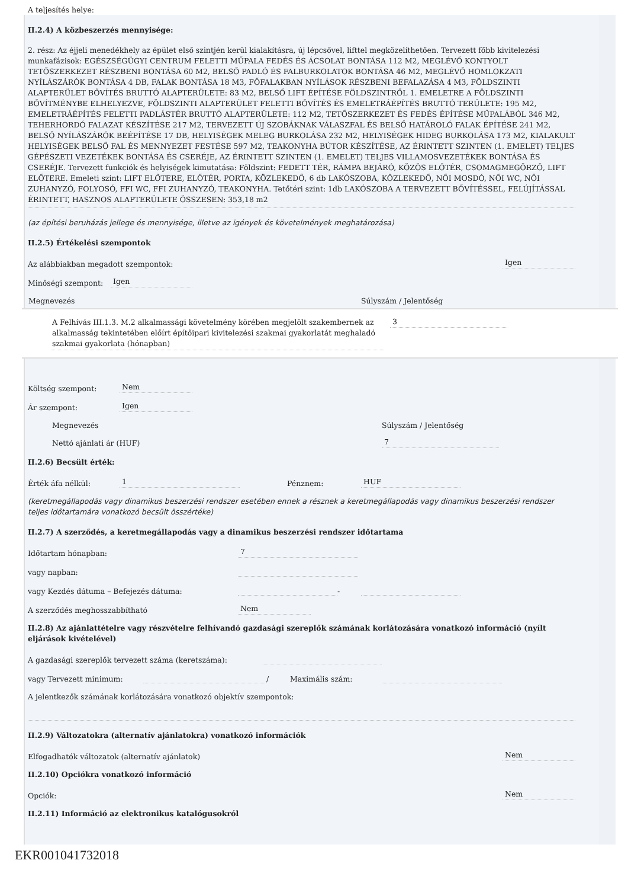A teljesítés helye:
II.2.4) A közbeszerzés mennyisége:
2. rész: Az éjjeli menedékhely az épület első szintjén kerül kialakításra, új lépcsővel, lifttel megközelíthetően. Tervezett főbb kivitelezési munkafázisok: EGÉSZSÉGÜGYI CENTRUM FELETTI MŰPALA FEDÉS ÉS ÁCSOLAT BONTÁSA 112 M2, MEGLÉVŐ KONTYOLT TETŐSZERKEZET RÉSZBENI BONTÁSA 60 M2, BELSŐ PADLÓ ÉS FALBURKOLATOK BONTÁSA 46 M2, MEGLÉVŐ HOMLOKZATI NYÍLÁSZÁRÓK BONTÁSA 4 DB, FALAK BONTÁSA 18 M3, FŐFALAKBAN NYÍLÁSOK RÉSZBENI BEFALAZÁSA 4 M3, FÖLDSZINTI ALAPTERÜLET BŐVÍTÉS BRUTTÓ ALAPTERÜLETE: 83 M2, BELSŐ LIFT ÉPÍTÉSE FÖLDSZINTRŐL 1. EMELETRE A FÖLDSZINTI BŐVÍTMÉNYBE ELHELYEZVE, FÖLDSZINTI ALAPTERÜLET FELETTI BŐVÍTÉS ÉS EMELETRÁÉPÍTÉS BRUTTÓ TERÜLETE: 195 M2, EMELETRÁÉPÍTÉS FELETTI PADLÁSTÉR BRUTTÓ ALAPTERÜLETE: 112 M2, TETŐSZERKEZET ÉS FEDÉS ÉPÍTÉSE MŰPALÁBÓL 346 M2, TEHERHORDÓ FALAZAT KÉSZÍTÉSE 217 M2, TERVEZETT ÚJ SZOBÁKNAK VÁLASZFAL ÉS BELSŐ HATÁROLÓ FALAK ÉPÍTÉSE 241 M2, BELSŐ NYÍLÁSZÁRÓK BEÉPÍTÉSE 17 DB, HELYISÉGEK MELEG BURKOLÁSA 232 M2, HELYISÉGEK HIDEG BURKOLÁSA 173 M2, KIALAKULT HELYISÉGEK BELSŐ FAL ÉS MENNYEZET FESTÉSE 597 M2, TEAKONYHA BÚTOR KÉSZÍTÉSE, AZ ÉRINTETT SZINTEN (1. EMELET) TELJES GÉPÉSZETI VEZETÉKEK BONTÁSA ÉS CSERÉJE, AZ ÉRINTETT SZINTEN (1. EMELET) TELJES VILLAMOSVEZETÉKEK BONTÁSA ÉS CSERÉJE. Tervezett funkciók és helyiségek kimutatása: Földszint: FEDETT TÉR, RÁMPA BEJÁRÓ, KÖZÖS ELŐTÉR, CSOMAGMEGÖRZŐ, LIFT ELŐTERE. Emeleti szint: LIFT ELŐTERE, ELŐTÉR, PORTA, KÖZLEKEDŐ, 6 db LAKÓSZOBA, KÖZLEKEDŐ, NŐI MOSDÓ, NŐI WC, NŐI ZUHANYZÓ, FOLYOSÓ, FFI WC, FFI ZUHANYZÓ, TEAKONYHA. Tetőtéri szint: 1db LAKÓSZOBA A TERVEZETT BŐVÍTÉSSEL, FELÚJÍTÁSSAL ÉRINTETT, HASZNOS ALAPTERÜLETE ÖSSZESEN: 353,18 m2
(az építési beruházás jellege és mennyisége, illetve az igények és követelmények meghatározása)
II.2.5) Értékelési szempontok
Az alábbiakban megadott szempontok: Igen
Minőségi szempont: Igen
| Megnevezés | Súlyszám / Jelentőség |
| --- | --- |
| A Felhívás III.1.3. M.2 alkalmassági követelmény körében megjelölt szakembernek az alkalmasság tekintetében előírt építőipari kivitelezési szakmai gyakorlatát meghaladó szakmai gyakorlata (hónapban) | 3 |
Költség szempont: Nem
Ár szempont: Igen
| Megnevezés | Súlyszám / Jelentőség |
| --- | --- |
| Nettó ajánlati ár (HUF) | 7 |
II.2.6) Becsült érték:
Érték áfa nélkül: 1 Pénznem: HUF
(keretmegállapodás vagy dinamikus beszerzési rendszer esetében ennek a résznek a keretmegállapodás vagy dinamikus beszerzési rendszer teljes időtartamára vonatkozó becsült összértéke)
II.2.7) A szerződés, a keretmegállapodás vagy a dinamikus beszerzési rendszer időtartama
Időtartam hónapban: 7
vagy napban:
vagy Kezdés dátuma – Befejezés dátuma: -
A szerződés meghosszabbítható Nem
II.2.8) Az ajánlattételre vagy részvételre felhívandó gazdasági szereplők számának korlátozására vonatkozó információ (nyílt eljárások kivételével)
A gazdasági szereplők tervezett száma (keretszáma):
vagy Tervezett minimum: / Maximális szám:
A jelentkezők számának korlátozására vonatkozó objektív szempontok:
II.2.9) Változatokra (alternatív ajánlatokra) vonatkozó információk
Elfogadhatók változatok (alternatív ajánlatok) Nem
II.2.10) Opciókra vonatkozó információ
Opciók: Nem
II.2.11) Információ az elektronikus katalógusokról
EKR001041732018